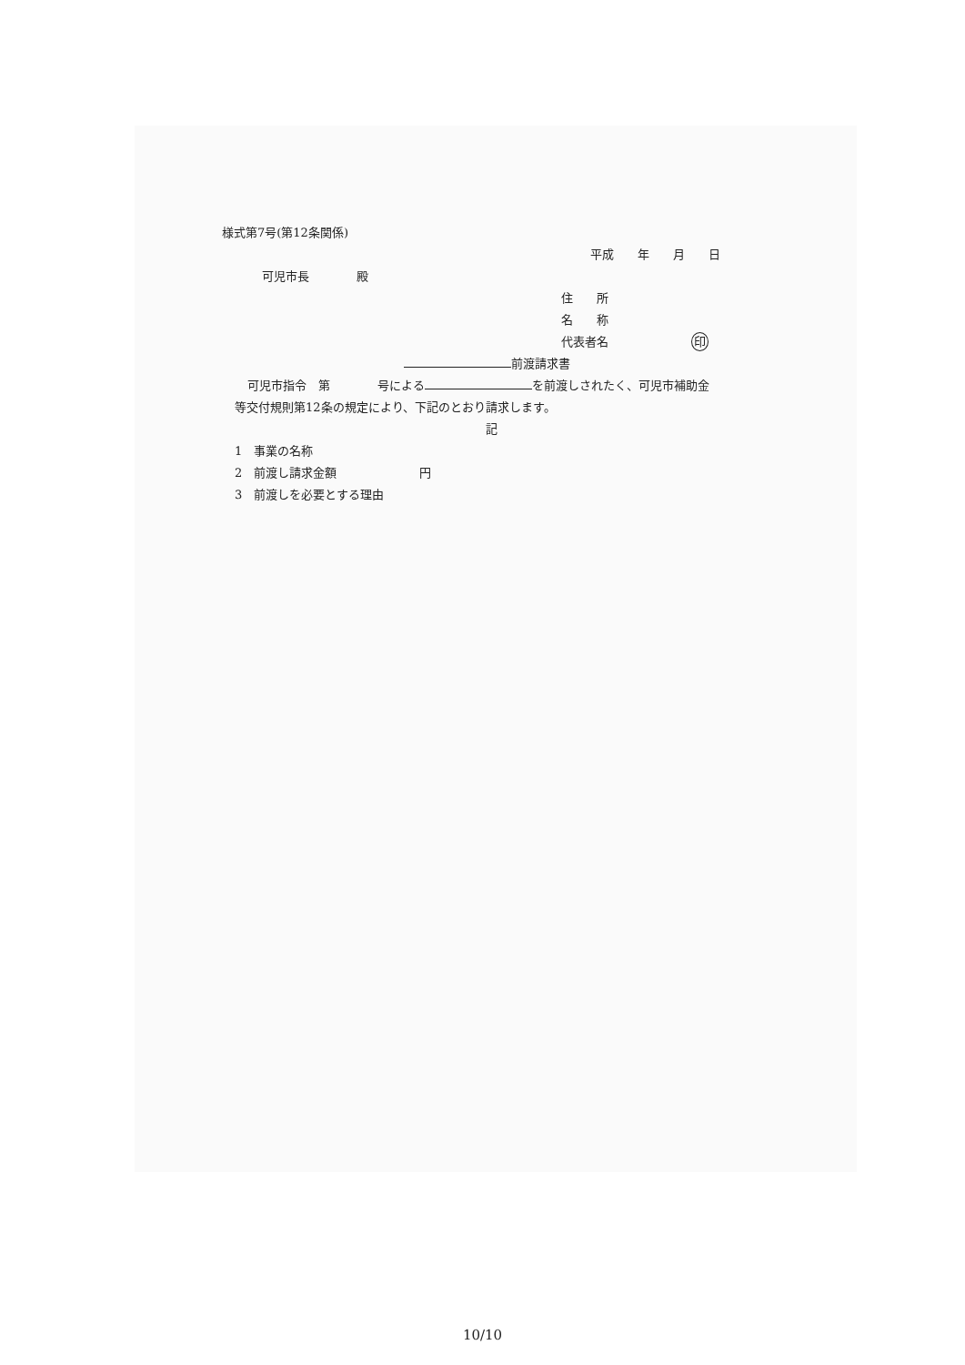様式第7号(第12条関係)
平成　　年　　月　　日
可児市長　　　　殿
住　　所
名　　称
代表者名　　　　　　　印
前渡請求書
可児市指令　第　　　　号による を前渡しされたく、可児市補助金
等交付規則第12条の規定により、下記のとおり請求します。
記
1　事業の名称
2　前渡し請求金額　　　　　　　円
3　前渡しを必要とする理由
10/10